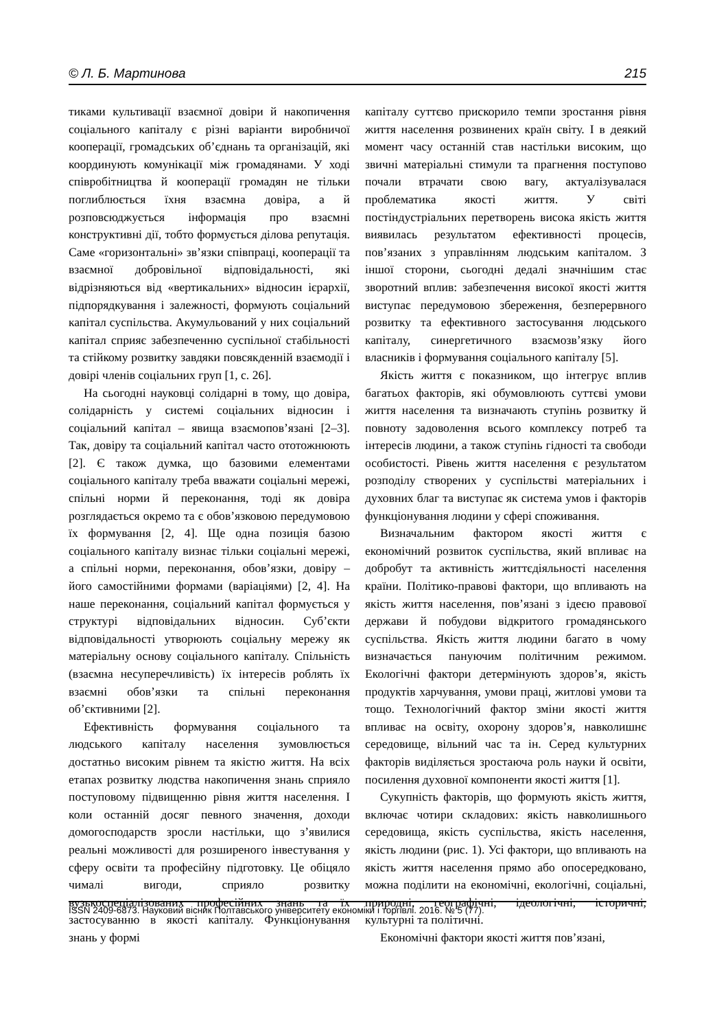© Л. Б. Мартинова 215
тиками культивації взаємної довіри й накопичення соціального капіталу є різні варіанти виробничої кооперації, громадських об’єднань та організацій, які координують комунікації між громадянами. У ході співробітництва й кооперації громадян не тільки поглиблюється їхня взаємна довіра, а й розповсюджується інформація про взаємні конструктивні дії, тобто формується ділова репутація. Саме «горизонтальні» зв’язки співпраці, кооперації та взаємної добровільної відповідальності, які відрізняються від «вертикальних» відносин ієрархії, підпорядкування і залежності, формують соціальний капітал суспільства. Акумульований у них соціальний капітал сприяє забезпеченню суспільної стабільності та стійкому розвитку завдяки повсякденній взаємодії і довірі членів соціальних груп [1, с. 26].
На сьогодні науковці солідарні в тому, що довіра, солідарність у системі соціальних відносин і соціальний капітал – явища взаємопов’язані [2–3]. Так, довіру та соціальний капітал часто ототожнюють [2]. Є також думка, що базовими елементами соціального капіталу треба вважати соціальні мережі, спільні норми й переконання, тоді як довіра розглядається окремо та є обов’язковою передумовою їх формування [2, 4]. Ще одна позиція базою соціального капіталу визнає тільки соціальні мережі, а спільні норми, переконання, обов’язки, довіру – його самостійними формами (варіаціями) [2, 4]. На наше переконання, соціальний капітал формується у структурі відповідальних відносин. Суб’єкти відповідальності утворюють соціальну мережу як матеріальну основу соціального капіталу. Спільність (взаємна несуперечливість) їх інтересів роблять їх взаємні обов’язки та спільні переконання об’єктивними [2].
Ефективність формування соціального та людського капіталу населення зумовлюється достатньо високим рівнем та якістю життя. На всіх етапах розвитку людства накопичення знань сприяло поступовому підвищенню рівня життя населення. І коли останній досяг певного значення, доходи домогосподарств зросли настільки, що з’явилися реальні можливості для розширеного інвестування у сферу освіти та професійну підготовку. Це обіцяло чималі вигоди, сприяло розвитку вузькоспеціалізованих професійних знань та їх застосуванню в якості капіталу. Функціонування знань у формі
капіталу суттєво прискорило темпи зростання рівня життя населення розвинених країн світу. І в деякий момент часу останній став настільки високим, що звичні матеріальні стимули та прагнення поступово почали втрачати свою вагу, актуалізувалася проблематика якості життя. У світі постіндустріальних перетворень висока якість життя виявилась результатом ефективності процесів, пов’язаних з управлінням людським капіталом. З іншої сторони, сьогодні дедалі значнішим стає зворотний вплив: забезпечення високої якості життя виступає передумовою збереження, безперервного розвитку та ефективного застосування людського капіталу, синергетичного взаємозв’язку його власників і формування соціального капіталу [5].
Якість життя є показником, що інтегрує вплив багатьох факторів, які обумовлюють суттєві умови життя населення та визначають ступінь розвитку й повноту задоволення всього комплексу потреб та інтересів людини, а також ступінь гідності та свободи особистості. Рівень життя населення є результатом розподілу створених у суспільстві матеріальних і духовних благ та виступає як система умов і факторів функціонування людини у сфері споживання.
Визначальним фактором якості життя є економічний розвиток суспільства, який впливає на добробут та активність життєдіяльності населення країни. Політико-правові фактори, що впливають на якість життя населення, пов’язані з ідеєю правової держави й побудови відкритого громадянського суспільства. Якість життя людини багато в чому визначається пануючим політичним режимом. Екологічні фактори детермінують здоров’я, якість продуктів харчування, умови праці, житлові умови та тощо. Технологічний фактор зміни якості життя впливає на освіту, охорону здоров’я, навколишнє середовище, вільний час та ін. Серед культурних факторів виділяється зростаюча роль науки й освіти, посилення духовної компоненти якості життя [1].
Сукупність факторів, що формують якість життя, включає чотири складових: якість навколишнього середовища, якість суспільства, якість населення, якість людини (рис. 1). Усі фактори, що впливають на якість життя населення прямо або опосередковано, можна поділити на економічні, екологічні, соціальні, природні, географічні, ідеологічні, історичні, культурні та політичні.
Економічні фактори якості життя пов’язані,
ISSN 2409-6873. Науковий вісник Полтавського університету економіки і торгівлі. 2016. № 5 (77).